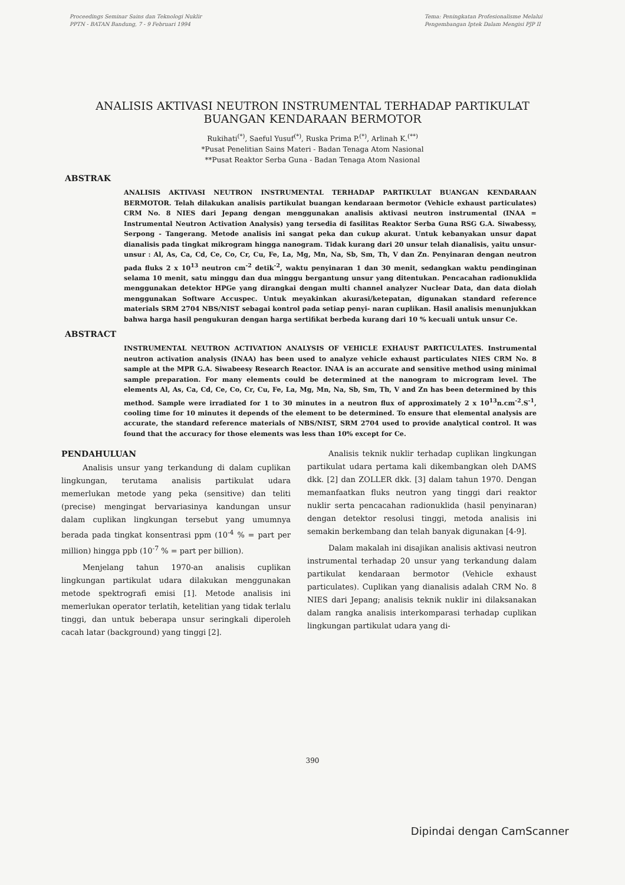Proceedings Seminar Sains dan Teknologi Nuklir
PPTN - BATAN Bandung, 7 - 9 Februari 1994
Tema: Peningkatan Profesionalisme Melalui
Pengembangan Iptek Dalam Mengisi PJP II
ANALISIS AKTIVASI NEUTRON INSTRUMENTAL TERHADAP PARTIKULAT BUANGAN KENDARAAN BERMOTOR
Rukihati<sup>(*)</sup>, Saeful Yusuf<sup>(*)</sup>, Ruska Prima P.<sup>(*)</sup>, Arlinah K.<sup>(**)</sup>
*Pusat Penelitian Sains Materi - Badan Tenaga Atom Nasional
**Pusat Reaktor Serba Guna - Badan Tenaga Atom Nasional
ABSTRAK
ANALISIS AKTIVASI NEUTRON INSTRUMENTAL TERHADAP PARTIKULAT BUANGAN KENDARAAN BERMOTOR. Telah dilakukan analisis partikulat buangan kendaraan bermotor (Vehicle exhaust particulates) CRM No. 8 NIES dari Jepang dengan menggunakan analisis aktivasi neutron instrumental (INAA = Instrumental Neutron Activation Analysis) yang tersedia di fasilitas Reaktor Serba Guna RSG G.A. Siwabessy, Serpong - Tangerang. Metode analisis ini sangat peka dan cukup akurat. Untuk kebanyakan unsur dapat dianalisis pada tingkat mikrogram hingga nanogram. Tidak kurang dari 20 unsur telah dianalisis, yaitu unsur-unsur : Al, As, Ca, Cd, Ce, Co, Cr, Cu, Fe, La, Mg, Mn, Na, Sb, Sm, Th, V dan Zn. Penyinaran dengan neutron pada fluks 2 x 10<sup>13</sup> neutron cm<sup>-2</sup> detik<sup>-2</sup>, waktu penyinaran 1 dan 30 menit, sedangkan waktu pendinginan selama 10 menit, satu minggu dan dua minggu bergantung unsur yang ditentukan. Pencacahan radionuklida menggunakan detektor HPGe yang dirangkai dengan multi channel analyzer Nuclear Data, dan data diolah menggunakan Software Accuspec. Untuk meyakinkan akurasi/ketepatan, digunakan standard reference materials SRM 2704 NBS/NIST sebagai kontrol pada setiap penyi- naran cuplikan. Hasil analisis menunjukkan bahwa harga hasil pengukuran dengan harga sertifikat berbeda kurang dari 10 % kecuali untuk unsur Ce.
ABSTRACT
INSTRUMENTAL NEUTRON ACTIVATION ANALYSIS OF VEHICLE EXHAUST PARTICULATES. Instrumental neutron activation analysis (INAA) has been used to analyze vehicle exhaust particulates NIES CRM No. 8 sample at the MPR G.A. Siwabeesy Research Reactor. INAA is an accurate and sensitive method using minimal sample preparation. For many elements could be determined at the nanogram to microgram level. The elements Al, As, Ca, Cd, Ce, Co, Cr, Cu, Fe, La, Mg, Mn, Na, Sb, Sm, Th, V and Zn has been determined by this method. Sample were irradiated for 1 to 30 minutes in a neutron flux of approximately 2 x 10<sup>13</sup>n.cm<sup>-2</sup>.S<sup>-1</sup>, cooling time for 10 minutes it depends of the element to be determined. To ensure that elemental analysis are accurate, the standard reference materials of NBS/NIST, SRM 2704 used to provide analytical control. It was found that the accuracy for those elements was less than 10% except for Ce.
PENDAHULUAN
Analisis unsur yang terkandung di dalam cuplikan lingkungan, terutama analisis partikulat udara memerlukan metode yang peka (sensitive) dan teliti (precise) mengingat bervariasinya kandungan unsur dalam cuplikan lingkungan tersebut yang umumnya berada pada tingkat konsentrasi ppm (10<sup>-4</sup> % = part per million) hingga ppb (10<sup>-7</sup> % = part per billion).
Menjelang tahun 1970-an analisis cuplikan lingkungan partikulat udara dilakukan menggunakan metode spektrografi emisi [1]. Metode analisis ini memerlukan operator terlatih, ketelitian yang tidak terlalu tinggi, dan untuk beberapa unsur seringkali diperoleh cacah latar (background) yang tinggi [2].
Analisis teknik nuklir terhadap cuplikan lingkungan partikulat udara pertama kali dikembangkan oleh DAMS dkk. [2] dan ZOLLER dkk. [3] dalam tahun 1970. Dengan memanfaatkan fluks neutron yang tinggi dari reaktor nuklir serta pencacahan radionuklida (hasil penyinaran) dengan detektor resolusi tinggi, metoda analisis ini semakin berkembang dan telah banyak digunakan [4-9].
Dalam makalah ini disajikan analisis aktivasi neutron instrumental terhadap 20 unsur yang terkandung dalam partikulat kendaraan bermotor (Vehicle exhaust particulates). Cuplikan yang dianalisis adalah CRM No. 8 NIES dari Jepang; analisis teknik nuklir ini dilaksanakan dalam rangka analisis interkomparasi terhadap cuplikan lingkungan partikulat udara yang di-
390
Dipindai dengan CamScanner